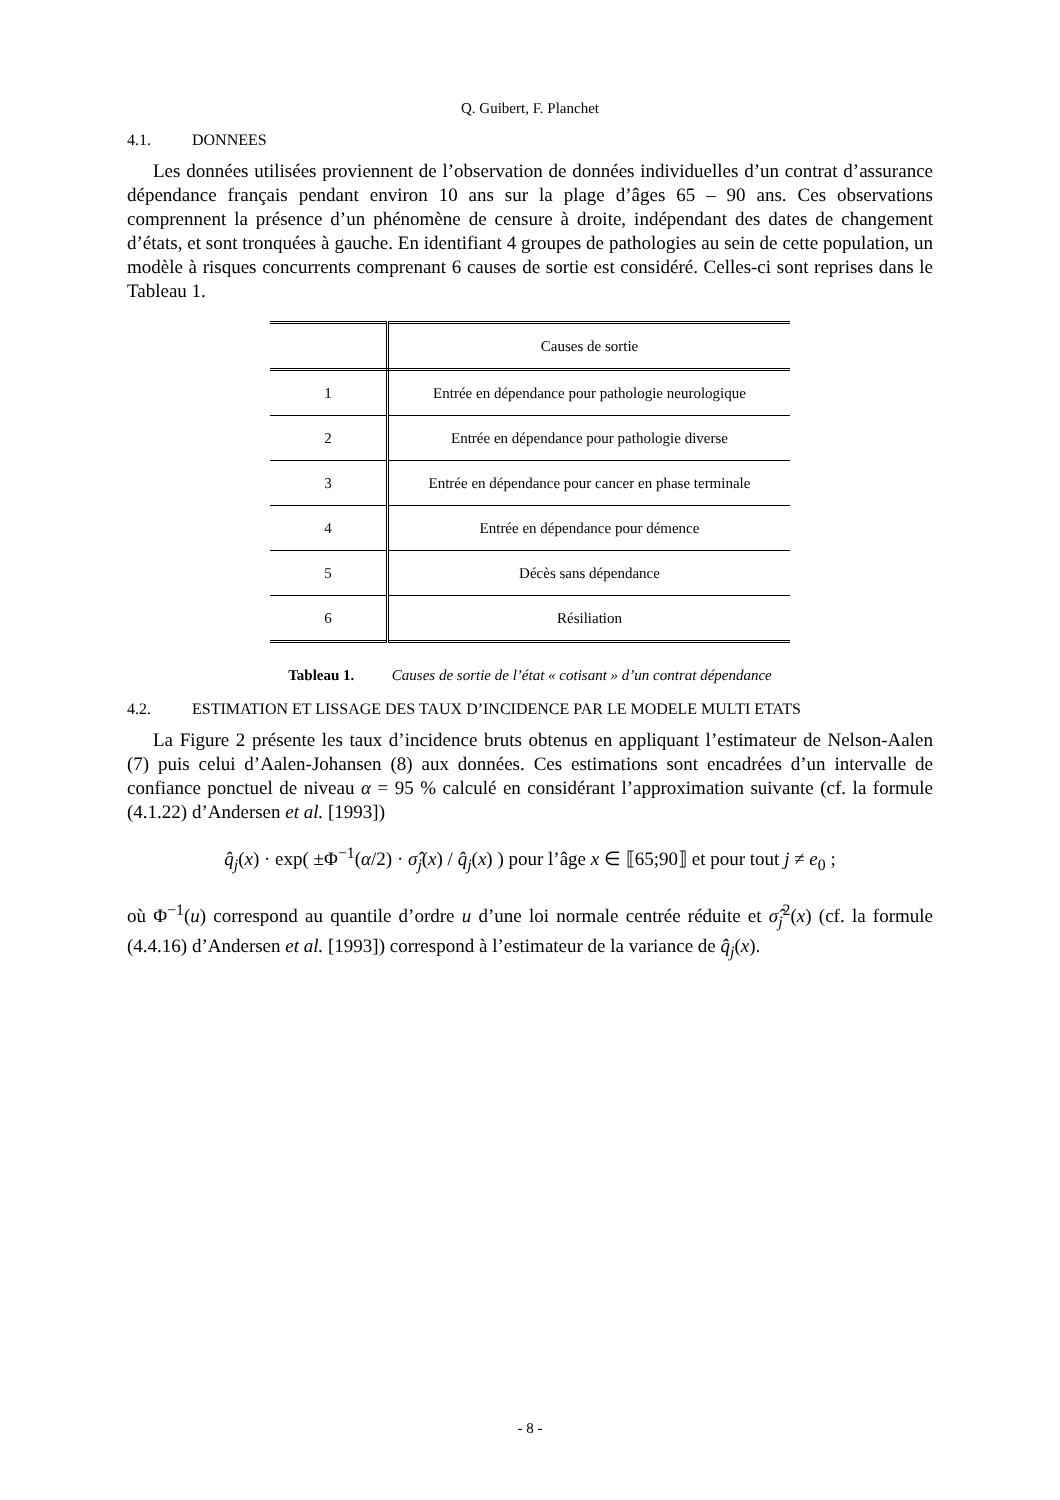Q. Guibert, F. Planchet
4.1. DONNEES
Les données utilisées proviennent de l’observation de données individuelles d’un contrat d’assurance dépendance français pendant environ 10 ans sur la plage d’âges 65 – 90 ans. Ces observations comprennent la présence d’un phénomène de censure à droite, indépendant des dates de changement d’états, et sont tronquées à gauche. En identifiant 4 groupes de pathologies au sein de cette population, un modèle à risques concurrents comprenant 6 causes de sortie est considéré. Celles-ci sont reprises dans le Tableau 1.
| | Causes de sortie |
| --- | --- |
| 1 | Entrée en dépendance pour pathologie neurologique |
| 2 | Entrée en dépendance pour pathologie diverse |
| 3 | Entrée en dépendance pour cancer en phase terminale |
| 4 | Entrée en dépendance pour démence |
| 5 | Décès sans dépendance |
| 6 | Résiliation |
Tableau 1. Causes de sortie de l’état « cotisant » d’un contrat dépendance
4.2. ESTIMATION ET LISSAGE DES TAUX D’INCIDENCE PAR LE MODELE MULTI ETATS
La Figure 2 présente les taux d’incidence bruts obtenus en appliquant l’estimateur de Nelson-Aalen (7) puis celui d’Aalen-Johansen (8) aux données. Ces estimations sont encadrées d’un intervalle de confiance ponctuel de niveau α = 95 % calculé en considérant l’approximation suivante (cf. la formule (4.1.22) d’Andersen et al. [1993])
q̂<sub>j</sub>(x) · exp( ±Φ<sup>−1</sup>(α/2) · σ̂<sub>j</sub>(x) / q̂<sub>j</sub>(x) ) pour l’âge x ∈ ⟦65;90⟧ et pour tout j ≠ e<sub>0</sub> ;
où Φ<sup>−1</sup>(u) correspond au quantile d’ordre u d’une loi normale centrée réduite et σ̂<sub>j</sub><sup>2</sup>(x) (cf. la formule (4.4.16) d’Andersen et al. [1993]) correspond à l’estimateur de la variance de q̂<sub>j</sub>(x).
- 8 -